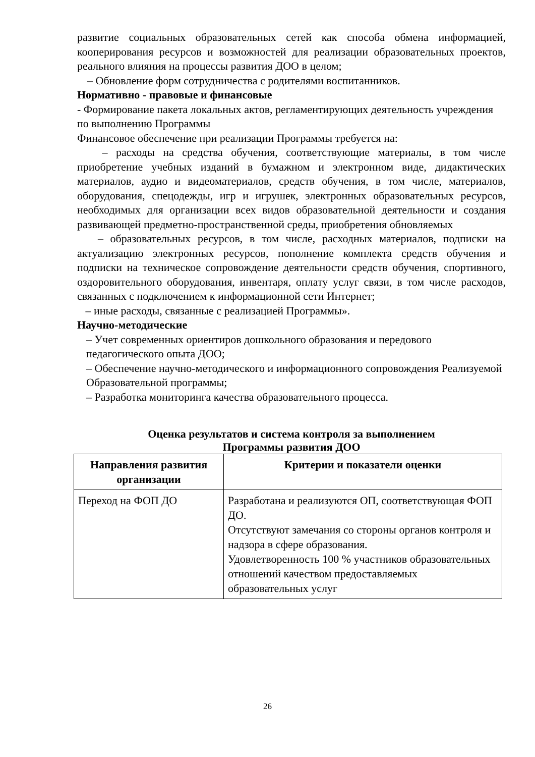развитие социальных образовательных сетей как способа обмена информацией, кооперирования ресурсов и возможностей для реализации образовательных проектов, реального влияния на процессы развития ДОО в целом;
– Обновление форм сотрудничества с родителями воспитанников.
Нормативно - правовые и финансовые
- Формирование пакета локальных актов, регламентирующих деятельность учреждения по выполнению Программы
Финансовое обеспечение при реализации Программы требуется на:
– расходы на средства обучения, соответствующие материалы, в том числе приобретение учебных изданий в бумажном и электронном виде, дидактических материалов, аудио и видеоматериалов, средств обучения, в том числе, материалов, оборудования, спецодежды, игр и игрушек, электронных образовательных ресурсов, необходимых для организации всех видов образовательной деятельности и создания развивающей предметно-пространственной среды, приобретения обновляемых
– образовательных ресурсов, в том числе, расходных материалов, подписки на актуализацию электронных ресурсов, пополнение комплекта средств обучения и подписки на техническое сопровождение деятельности средств обучения, спортивного, оздоровительного оборудования, инвентаря, оплату услуг связи, в том числе расходов, связанных с подключением к информационной сети Интернет;
– иные расходы, связанные с реализацией Программы».
Научно-методические
– Учет современных ориентиров дошкольного образования и передового педагогического опыта ДОО;
– Обеспечение научно-методического и информационного сопровождения Реализуемой Образовательной программы;
– Разработка мониторинга качества образовательного процесса.
Оценка результатов и система контроля за выполнением
Программы развития ДОО
| Направления развития организации | Критерии и показатели оценки |
| --- | --- |
| Переход на ФОП ДО | Разработана и реализуются ОП, соответствующая ФОП ДО. Отсутствуют замечания со стороны органов контроля и надзора в сфере образования. Удовлетворенность 100 % участников образовательных отношений качеством предоставляемых образовательных услуг |
26